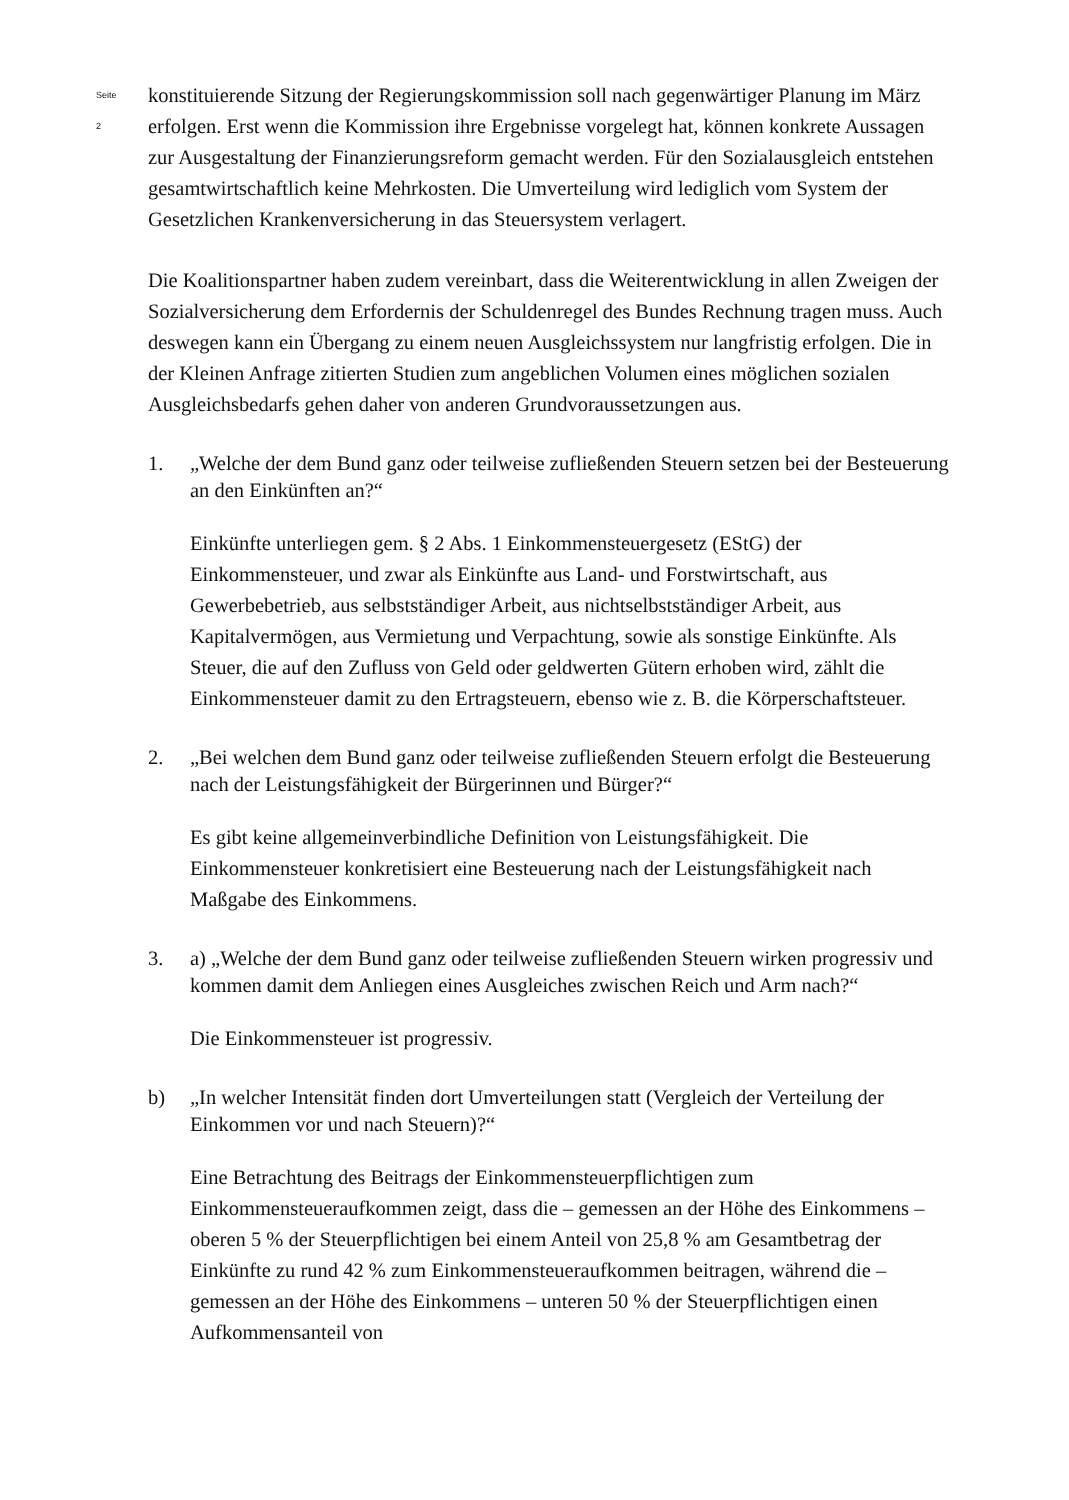Seite 2
konstituierende Sitzung der Regierungskommission soll nach gegenwärtiger Planung im März erfolgen. Erst wenn die Kommission ihre Ergebnisse vorgelegt hat, können konkrete Aussagen zur Ausgestaltung der Finanzierungsreform gemacht werden. Für den Sozialausgleich entstehen gesamtwirtschaftlich keine Mehrkosten. Die Umverteilung wird lediglich vom System der Gesetzlichen Krankenversicherung in das Steuersystem verlagert.
Die Koalitionspartner haben zudem vereinbart, dass die Weiterentwicklung in allen Zweigen der Sozialversicherung dem Erfordernis der Schuldenregel des Bundes Rechnung tragen muss. Auch deswegen kann ein Übergang zu einem neuen Ausgleichssystem nur langfristig erfolgen. Die in der Kleinen Anfrage zitierten Studien zum angeblichen Volumen eines möglichen sozialen Ausgleichsbedarfs gehen daher von anderen Grundvoraussetzungen aus.
1. „Welche der dem Bund ganz oder teilweise zufließenden Steuern setzen bei der Besteuerung an den Einkünften an?“
Einkünfte unterliegen gem. § 2 Abs. 1 Einkommensteuergesetz (EStG) der Einkommensteuer, und zwar als Einkünfte aus Land- und Forstwirtschaft, aus Gewerbebetrieb, aus selbstständiger Arbeit, aus nichtselbstständiger Arbeit, aus Kapitalvermögen, aus Vermietung und Verpachtung, sowie als sonstige Einkünfte. Als Steuer, die auf den Zufluss von Geld oder geldwerten Gütern erhoben wird, zählt die Einkommensteuer damit zu den Ertragsteuern, ebenso wie z. B. die Körperschaftsteuer.
2. „Bei welchen dem Bund ganz oder teilweise zufließenden Steuern erfolgt die Besteuerung nach der Leistungsfähigkeit der Bürgerinnen und Bürger?“
Es gibt keine allgemeinverbindliche Definition von Leistungsfähigkeit. Die Einkommensteuer konkretisiert eine Besteuerung nach der Leistungsfähigkeit nach Maßgabe des Einkommens.
3. a) „Welche der dem Bund ganz oder teilweise zufließenden Steuern wirken progressiv und kommen damit dem Anliegen eines Ausgleiches zwischen Reich und Arm nach?“
Die Einkommensteuer ist progressiv.
b) „In welcher Intensität finden dort Umverteilungen statt (Vergleich der Verteilung der Einkommen vor und nach Steuern)?“
Eine Betrachtung des Beitrags der Einkommensteuerpflichtigen zum Einkommensteueraufkommen zeigt, dass die – gemessen an der Höhe des Einkommens – oberen 5 % der Steuerpflichtigen bei einem Anteil von 25,8 % am Gesamtbetrag der Einkünfte zu rund 42 % zum Einkommensteueraufkommen beitragen, während die – gemessen an der Höhe des Einkommens – unteren 50 % der Steuerpflichtigen einen Aufkommensanteil von